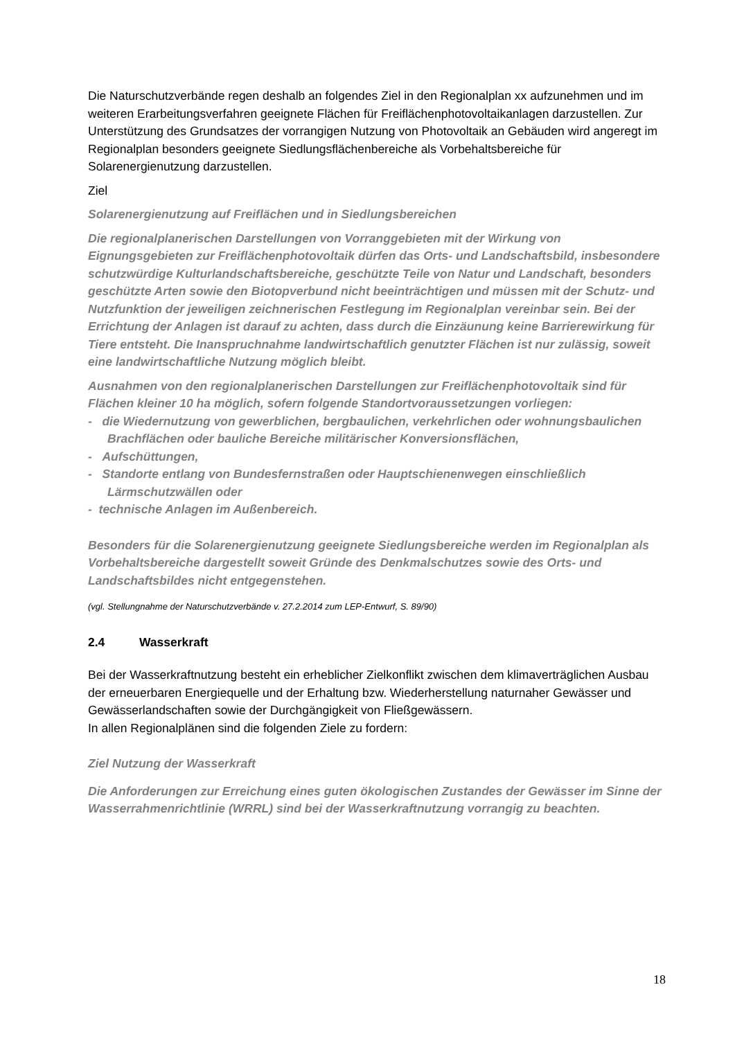Die Naturschutzverbände regen deshalb an folgendes Ziel in den Regionalplan xx aufzunehmen und im weiteren Erarbeitungsverfahren geeignete Flächen für Freiflächenphotovoltaikanlagen darzustellen. Zur Unterstützung des Grundsatzes der vorrangigen Nutzung von Photovoltaik an Gebäuden wird angeregt im Regionalplan besonders geeignete Siedlungsflächenbereiche als Vorbehaltsbereiche für Solarenergienutzung darzustellen.
Ziel
Solarenergienutzung auf Freiflächen und in Siedlungsbereichen
Die regionalplanerischen Darstellungen von Vorranggebieten mit der Wirkung von Eignungsgebieten zur Freiflächenphotovoltaik dürfen das Orts- und Landschaftsbild, insbesondere schutzwürdige Kulturlandschaftsbereiche, geschützte Teile von Natur und Landschaft, besonders geschützte Arten sowie den Biotopverbund nicht beeinträchtigen und müssen mit der Schutz- und Nutzfunktion der jeweiligen zeichnerischen Festlegung im Regionalplan vereinbar sein. Bei der Errichtung der Anlagen ist darauf zu achten, dass durch die Einzäunung keine Barrierewirkung für Tiere entsteht. Die Inanspruchnahme landwirtschaftlich genutzter Flächen ist nur zulässig, soweit eine landwirtschaftliche Nutzung möglich bleibt.
Ausnahmen von den regionalplanerischen Darstellungen zur Freiflächenphotovoltaik sind für Flächen kleiner 10 ha möglich, sofern folgende Standortvoraussetzungen vorliegen:
- die Wiedernutzung von gewerblichen, bergbaulichen, verkehrlichen oder wohnungsbaulichen Brachflächen oder bauliche Bereiche militärischer Konversionsflächen,
- Aufschüttungen,
- Standorte entlang von Bundesfernstraßen oder Hauptschienenwegen einschließlich Lärmschutzwällen oder
- technische Anlagen im Außenbereich.
Besonders für die Solarenergienutzung geeignete Siedlungsbereiche werden im Regionalplan als Vorbehaltsbereiche dargestellt soweit Gründe des Denkmalschutzes sowie des Orts- und Landschaftsbildes nicht entgegenstehen.
(vgl. Stellungnahme der Naturschutzverbände v. 27.2.2014 zum LEP-Entwurf, S. 89/90)
2.4 Wasserkraft
Bei der Wasserkraftnutzung besteht ein erheblicher Zielkonflikt zwischen dem klimaverträglichen Ausbau der erneuerbaren Energiequelle und der Erhaltung bzw. Wiederherstellung naturnaher Gewässer und Gewässerlandschaften sowie der Durchgängigkeit von Fließgewässern.
In allen Regionalplänen sind die folgenden Ziele zu fordern:
Ziel Nutzung der Wasserkraft
Die Anforderungen zur Erreichung eines guten ökologischen Zustandes der Gewässer im Sinne der Wasserrahmenrichtlinie (WRRL) sind bei der Wasserkraftnutzung vorrangig zu beachten.
18